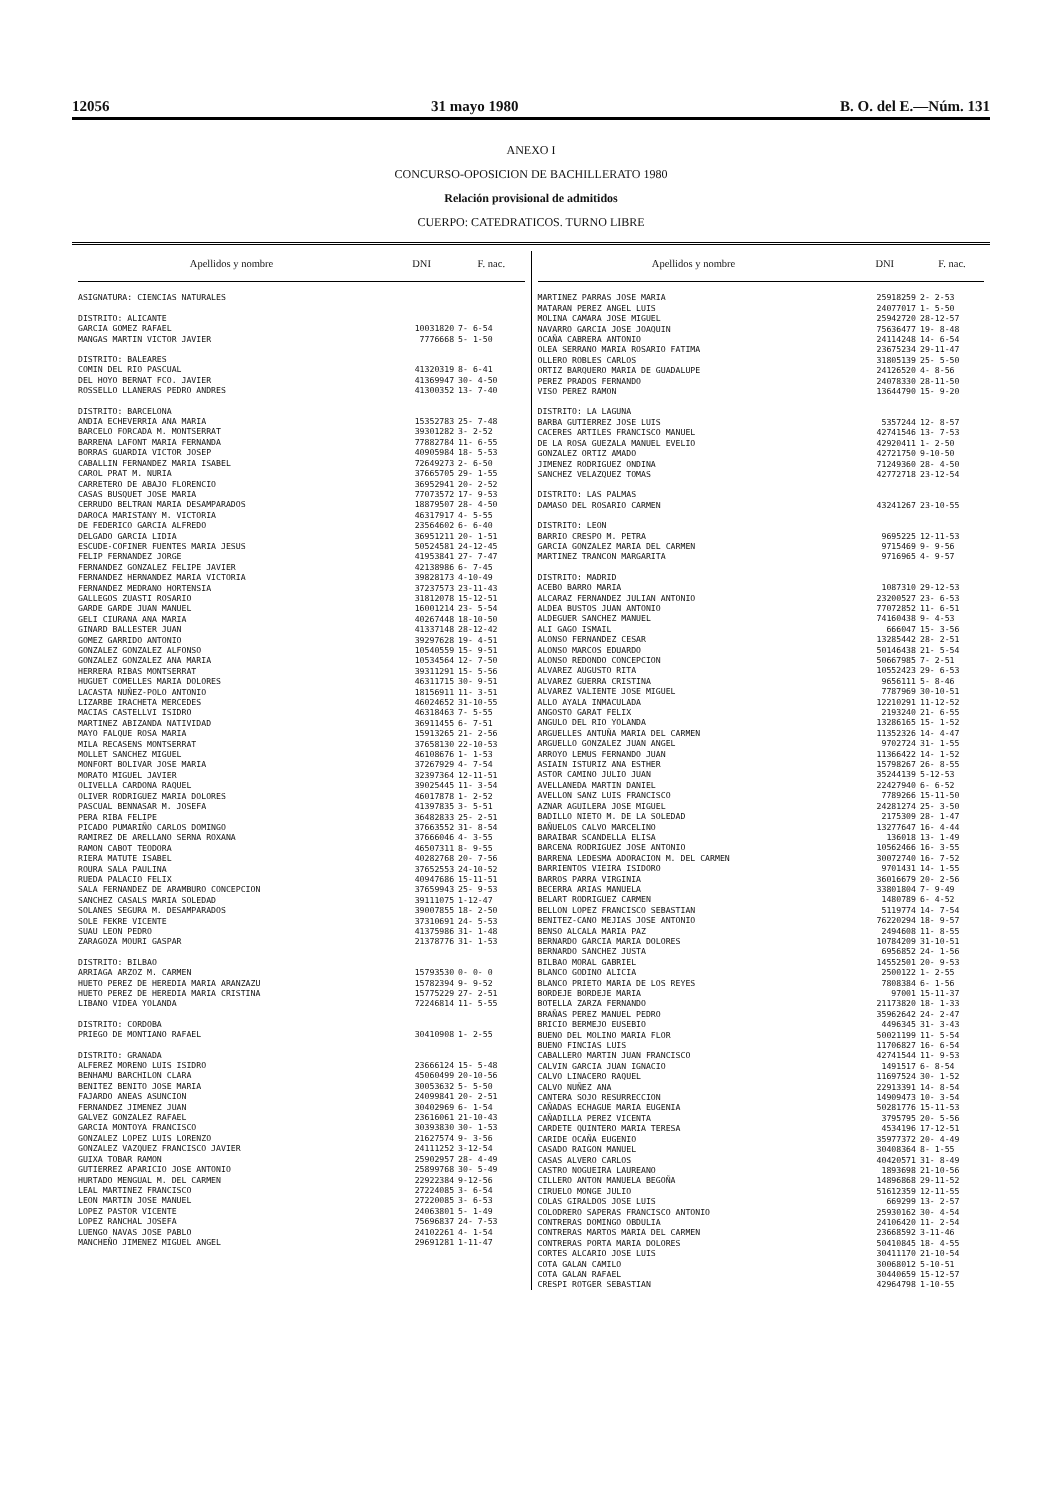12056 31 mayo 1980 B. O. del E.—Núm. 131
ANEXO I
CONCURSO-OPOSICION DE BACHILLERATO 1980
Relación provisional de admitidos
CUERPO: CATEDRATICOS. TURNO LIBRE
| Apellidos y nombre | DNI | F. nac. |
| --- | --- | --- |
| ASIGNATURA: CIENCIAS NATURALES | | |
| DISTRITO: ALICANTE | | |
| GARCIA GOMEZ RAFAEL | 10031820 | 7- 6-54 |
| MANGAS MARTIN VICTOR JAVIER | 7776668 | 5- 1-50 |
| DISTRITO: BALEARES | | |
| COMIN DEL RIO PASCUAL | 41320319 | 8- 6-41 |
| DEL HOYO BERNAT FCO. JAVIER | 41369947 | 30- 4-50 |
| ROSSELLO LLANERAS PEDRO ANDRES | 41300352 | 13- 7-40 |
| DISTRITO: BARCELONA | | |
| ANDIA ECHEVERRIA ANA MARIA | 15352783 | 25- 7-48 |
| BARCELO FORCADA M. MONTSERRAT | 39301282 | 3- 2-52 |
| BARRENA LAFONT MARIA FERNANDA | 77882784 | 11- 6-55 |
| BORRAS GUARDIA VICTOR JOSEP | 40905984 | 18- 5-53 |
| CABALLIN FERNANDEZ MARIA ISABEL | 72649273 | 2- 6-50 |
| CAROL PRAT M. NURIA | 37665705 | 29- 1-55 |
| CARRETERO DE ABAJO FLORENCIO | 36952941 | 20- 2-52 |
| CASAS BUSQUET JOSE MARIA | 77073572 | 17- 9-53 |
| CERRUDO BELTRAN MARIA DESAMPARADOS | 18879507 | 28- 4-50 |
| DAROCA MARISTANY M. VICTORIA | 46317917 | 4- 5-55 |
| DE FEDERICO GARCIA ALFREDO | 23564602 | 6- 6-40 |
| DELGADO GARCIA LIDIA | 36951211 | 20- 1-51 |
| ESCUDE-COFINER FUENTES MARIA JESUS | 50524581 | 24-12-45 |
| FELIP FERNANDEZ JORGE | 41953841 | 27- 7-47 |
| FERNANDEZ GONZALEZ FELIPE JAVIER | 42138986 | 6- 7-45 |
| FERNANDEZ HERNANDEZ MARIA VICTORIA | 39828173 | 4-10-49 |
| FERNANDEZ MEDRANO HORTENSIA | 37237573 | 23-11-43 |
| GALLEGOS ZUASTI ROSARIO | 31812078 | 15-12-51 |
| GARDE GARDE JUAN MANUEL | 16001214 | 23- 5-54 |
| GELI CIURANA ANA MARIA | 40267448 | 18-10-50 |
| GINARD BALLESTER JUAN | 41337148 | 28-12-42 |
| GOMEZ GARRIDO ANTONIO | 39297628 | 19- 4-51 |
| GONZALEZ GONZALEZ ALFONSO | 10540559 | 15- 9-51 |
| GONZALEZ GONZALEZ ANA MARIA | 10534564 | 12- 7-50 |
| HERRERA RIBAS MONTSERRAT | 39311291 | 15- 5-56 |
| HUGUET COMELLES MARIA DOLORES | 46311715 | 30- 9-51 |
| LACASTA NUÑEZ-POLO ANTONIO | 18156911 | 11- 3-51 |
| LIZARBE IRACHETA MERCEDES | 46024652 | 31-10-55 |
| MACIAS CASTELLVI ISIDRO | 46318463 | 7- 5-55 |
| MARTINEZ ABIZANDA NATIVIDAD | 36911455 | 6- 7-51 |
| MAYO FALQUE ROSA MARIA | 15913265 | 21- 2-56 |
| MILA RECASENS MONTSERRAT | 37658130 | 22-10-53 |
| MOLLET SANCHEZ MIGUEL | 46108676 | 1- 1-53 |
| MONFORT BOLIVAR JOSE MARIA | 37267929 | 4- 7-54 |
| MORATO MIGUEL JAVIER | 32397364 | 12-11-51 |
| OLIVELLA CARDONA RAQUEL | 39025445 | 11- 3-54 |
| OLIVER RODRIGUEZ MARIA DOLORES | 46017878 | 1- 2-52 |
| PASCUAL BENNASAR M. JOSEFA | 41397835 | 3- 5-51 |
| PERA RIBA FELIPE | 36482833 | 25- 2-51 |
| PICADO PUMARIÑO CARLOS DOMINGO | 37663552 | 31- 8-54 |
| RAMIREZ DE ARELLANO SERNA ROXANA | 37666046 | 4- 3-55 |
| RAMON CABOT TEODORA | 46507311 | 8- 9-55 |
| RIERA MATUTE ISABEL | 40282768 | 20- 7-56 |
| ROURA SALA PAULINA | 37652553 | 24-10-52 |
| RUEDA PALACIO FELIX | 40947686 | 15-11-51 |
| SALA FERNANDEZ DE ARAMBURO CONCEPCION | 37659943 | 25- 9-53 |
| SANCHEZ CASALS MARIA SOLEDAD | 39111075 | 1-12-47 |
| SOLANES SEGURA M. DESAMPARADOS | 39007855 | 18- 2-50 |
| SOLE FEKRE VICENTE | 37310691 | 24- 5-53 |
| SUAU LEON PEDRO | 41375986 | 31- 1-48 |
| ZARAGOZA MOURI GASPAR | 21378776 | 31- 1-53 |
| DISTRITO: BILBAO | | |
| ARRIAGA ARZOZ M. CARMEN | 15793530 | 0- 0- 0 |
| HUETO PEREZ DE HEREDIA MARIA ARANZAZU | 15782394 | 9- 9-52 |
| HUETO PEREZ DE HEREDIA MARIA CRISTINA | 15775229 | 27- 2-51 |
| LIBANO VIDEA YOLANDA | 72246814 | 11- 5-55 |
| DISTRITO: CORDOBA | | |
| PRIEGO DE MONTIANO RAFAEL | 30410908 | 1- 2-55 |
| DISTRITO: GRANADA | | |
| ALFEREZ MORENO LUIS ISIDRO | 23666124 | 15- 5-48 |
| BENHAMU BARCHILON CLARA | 45060499 | 20-10-56 |
| BENITEZ BENITO JOSE MARIA | 30053632 | 5- 5-50 |
| FAJARDO ANEAS ASUNCION | 24099841 | 20- 2-51 |
| FERNANDEZ JIMENEZ JUAN | 30402969 | 6- 1-54 |
| GALVEZ GONZALEZ RAFAEL | 23616061 | 21-10-43 |
| GARCIA MONTOYA FRANCISCO | 30393830 | 30- 1-53 |
| GONZALEZ LOPEZ LUIS LORENZO | 21627574 | 9- 3-56 |
| GONZALEZ VAZQUEZ FRANCISCO JAVIER | 24111252 | 3-12-54 |
| GUIXA TOBAR RAMON | 25902957 | 28- 4-49 |
| GUTIERREZ APARICIO JOSE ANTONIO | 25899768 | 30- 5-49 |
| HURTADO MENGUAL M. DEL CARMEN | 22922384 | 9-12-56 |
| LEAL MARTINEZ FRANCISCO | 27224085 | 3- 6-54 |
| LEON MARTIN JOSE MANUEL | 27220085 | 3- 6-53 |
| LOPEZ PASTOR VICENTE | 24063801 | 5- 1-49 |
| LOPEZ RANCHAL JOSEFA | 75696837 | 24- 7-53 |
| LUENGO NAVAS JOSE PABLO | 24102261 | 4- 1-54 |
| MANCHEÑO JIMENEZ MIGUEL ANGEL | 29691281 | 1-11-47 |
| Apellidos y nombre | DNI | F. nac. |
| --- | --- | --- |
| MARTINEZ PARRAS JOSE MARIA | 25918259 | 2- 2-53 |
| MATARAN PEREZ ANGEL LUIS | 24077017 | 1- 5-50 |
| MOLINA CAMARA JOSE MIGUEL | 25942720 | 28-12-57 |
| NAVARRO GARCIA JOSE JOAQUIN | 75636477 | 19- 8-48 |
| OCAÑA CABRERA ANTONIO | 24114248 | 14- 6-54 |
| OLEA SERRANO MARIA ROSARIO FATIMA | 23675234 | 29-11-47 |
| OLLERO ROBLES CARLOS | 31805139 | 25- 5-50 |
| ORTIZ BARQUERO MARIA DE GUADALUPE | 24126520 | 4- 8-56 |
| PEREZ PRADOS FERNANDO | 24078330 | 28-11-50 |
| VISO PEREZ RAMON | 13644790 | 15- 9-20 |
| DISTRITO: LA LAGUNA | | |
| BARBA GUTIERREZ JOSE LUIS | 5357244 | 12- 8-57 |
| CACERES ARTILES FRANCISCO MANUEL | 42741546 | 13- 7-53 |
| DE LA ROSA GUEZALA MANUEL EVELIO | 42920411 | 1- 2-50 |
| GONZALEZ ORTIZ AMADO | 42721750 | 9-10-50 |
| JIMENEZ RODRIGUEZ ONDINA | 71249360 | 28- 4-50 |
| SANCHEZ VELAZQUEZ TOMAS | 42772718 | 23-12-54 |
| DISTRITO: LAS PALMAS | | |
| DAMASO DEL ROSARIO CARMEN | 43241267 | 23-10-55 |
| DISTRITO: LEON | | |
| BARRIO CRESPO M. PETRA | 9695225 | 12-11-53 |
| GARCIA GONZALEZ MARIA DEL CARMEN | 9715469 | 9- 9-56 |
| MARTINEZ TRANCON MARGARITA | 9716965 | 4- 9-57 |
| DISTRITO: MADRID | | |
| ACEBO BARRO MARIA | 1087310 | 29-12-53 |
| ALCARAZ FERNANDEZ JULIAN ANTONIO | 23200527 | 23- 6-53 |
| ALDEA BUSTOS JUAN ANTONIO | 77072852 | 11- 6-51 |
| ALDEGUER SANCHEZ MANUEL | 74160438 | 9- 4-53 |
| ALI GAGO ISMAIL | 666047 | 15- 3-56 |
| ALONSO FERNANDEZ CESAR | 13285442 | 28- 2-51 |
| ALONSO MARCOS EDUARDO | 50146438 | 21- 5-54 |
| ALONSO REDONDO CONCEPCION | 50667985 | 7- 2-51 |
| ALVAREZ AUGUSTO RITA | 10552423 | 29- 6-53 |
| ALVAREZ GUERRA CRISTINA | 9656111 | 5- 8-46 |
| ALVAREZ VALIENTE JOSE MIGUEL | 7787969 | 30-10-51 |
| ALLO AYALA INMACULADA | 12210291 | 11-12-52 |
| ANGOSTO GARAT FELIX | 2193240 | 21- 6-55 |
| ANGULO DEL RIO YOLANDA | 13286165 | 15- 1-52 |
| ARGUELLES ANTUÑA MARIA DEL CARMEN | 11352326 | 14- 4-47 |
| ARGUELLO GONZALEZ JUAN ANGEL | 9702724 | 31- 1-55 |
| ARROYO LEMUS FERNANDO JUAN | 11366422 | 14- 1-52 |
| ASIAIN ISTURIZ ANA ESTHER | 15798267 | 26- 8-55 |
| ASTOR CAMINO JULIO JUAN | 35244139 | 5-12-53 |
| AVELLANEDA MARTIN DANIEL | 22427940 | 6- 6-52 |
| AVELLON SANZ LUIS FRANCISCO | 7789266 | 15-11-50 |
| AZNAR AGUILERA JOSE MIGUEL | 24281274 | 25- 3-50 |
| BADILLO NIETO M. DE LA SOLEDAD | 2175309 | 28- 1-47 |
| BAÑUELOS CALVO MARCELINO | 13277647 | 16- 4-44 |
| BARAIBAR SCANDELLA ELISA | 136018 | 13- 1-49 |
| BARCENA RODRIGUEZ JOSE ANTONIO | 10562466 | 16- 3-55 |
| BARRENA LEDESMA ADORACION M. DEL CARMEN | 30072740 | 16- 7-52 |
| BARRIENTOS VIEIRA ISIDORO | 9701431 | 14- 1-55 |
| BARROS PARRA VIRGINIA | 36016679 | 20- 2-56 |
| BECERRA ARIAS MANUELA | 33801804 | 7- 9-49 |
| BELART RODRIGUEZ CARMEN | 1480789 | 6- 4-52 |
| BELLON LOPEZ FRANCISCO SEBASTIAN | 5119774 | 14- 7-54 |
| BENITEZ-CANO MEJIAS JOSE ANTONIO | 76220294 | 18- 9-57 |
| BENSO ALCALA MARIA PAZ | 2494608 | 11- 8-55 |
| BERNARDO GARCIA MARIA DOLORES | 10784209 | 31-10-51 |
| BERNARDO SANCHEZ JUSTA | 6956852 | 24- 1-56 |
| BILBAO MORAL GABRIEL | 14552501 | 20- 9-53 |
| BLANCO GODINO ALICIA | 2500122 | 1- 2-55 |
| BLANCO PRIETO MARIA DE LOS REYES | 7808384 | 6- 1-56 |
| BORDEJE BORDEJE MARIA | 97001 | 15-11-37 |
| BOTELLA ZARZA FERNANDO | 21173820 | 18- 1-33 |
| BRAÑAS PEREZ MANUEL PEDRO | 35962642 | 24- 2-47 |
| BRICIO BERMEJO EUSEBIO | 4496345 | 31- 3-43 |
| BUENO DEL MOLINO MARIA FLOR | 50021199 | 11- 5-54 |
| BUENO FINCIAS LUIS | 11706827 | 16- 6-54 |
| CABALLERO MARTIN JUAN FRANCISCO | 42741544 | 11- 9-53 |
| CALVIN GARCIA JUAN IGNACIO | 1491517 | 6- 8-54 |
| CALVO LINACERO RAQUEL | 11697524 | 30- 1-52 |
| CALVO NUÑEZ ANA | 22913391 | 14- 8-54 |
| CANTERA SOJO RESURRECCION | 14909473 | 10- 3-54 |
| CAÑADAS ECHAGUE MARIA EUGENIA | 50281776 | 15-11-53 |
| CAÑADILLA PEREZ VICENTA | 3795795 | 20- 5-56 |
| CARDETE QUINTERO MARIA TERESA | 4534196 | 17-12-51 |
| CARIDE OCAÑA EUGENIO | 35977372 | 20- 4-49 |
| CASADO RAIGON MANUEL | 30408364 | 8- 1-55 |
| CASAS ALVERO CARLOS | 40420571 | 31- 8-49 |
| CASTRO NOGUEIRA LAUREANO | 1893698 | 21-10-56 |
| CILLERO ANTON MANUELA BEGOÑA | 14896868 | 29-11-52 |
| CIRUELO MONGE JULIO | 51612359 | 12-11-55 |
| COLAS GIRALDOS JOSE LUIS | 669299 | 13- 2-57 |
| COLODRERO SAPERAS FRANCISCO ANTONIO | 25930162 | 30- 4-54 |
| CONTRERAS DOMINGO OBDULIA | 24106420 | 11- 2-54 |
| CONTRERAS MARTOS MARIA DEL CARMEN | 23668592 | 3-11-46 |
| CONTRERAS PORTA MARIA DOLORES | 50410845 | 18- 4-55 |
| CORTES ALCARIO JOSE LUIS | 30411170 | 21-10-54 |
| COTA GALAN CAMILO | 30068012 | 5-10-51 |
| COTA GALAN RAFAEL | 30440659 | 15-12-57 |
| CRESPI ROTGER SEBASTIAN | 42964798 | 1-10-55 |